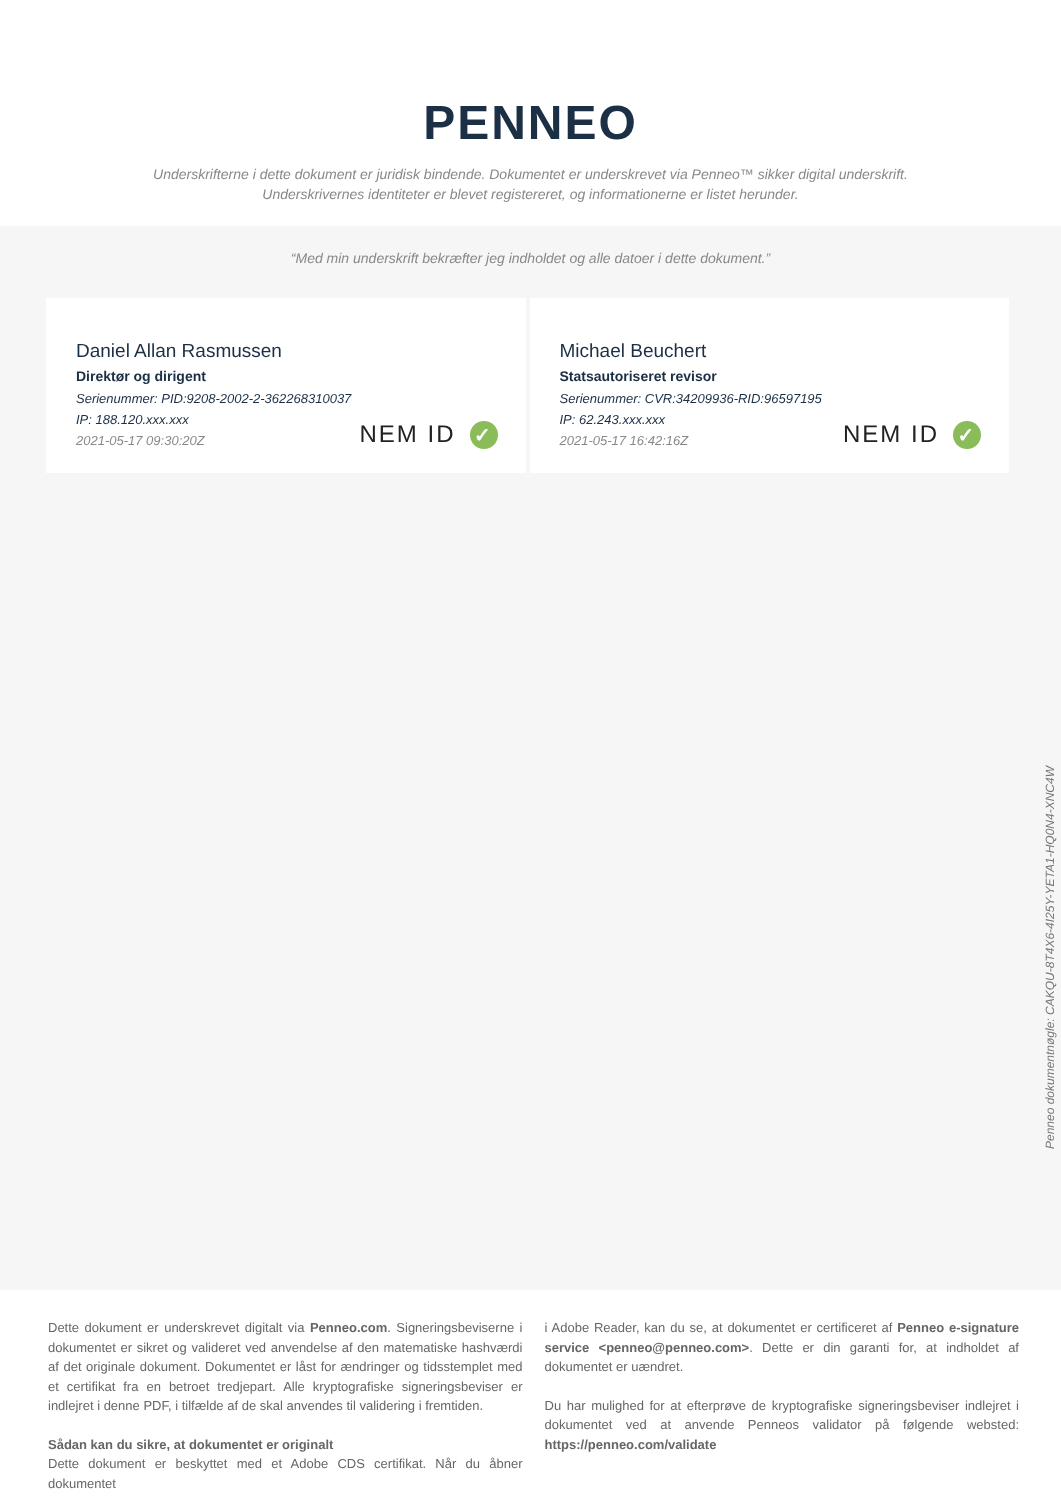PENNEO
Underskrifterne i dette dokument er juridisk bindende. Dokumentet er underskrevet via Penneo™ sikker digital underskrift.
Underskrivernes identiteter er blevet registereret, og informationerne er listet herunder.
“Med min underskrift bekræfter jeg indholdet og alle datoer i dette dokument.”
Daniel Allan Rasmussen
Direktør og dirigent
Serienummer: PID:9208-2002-2-362268310037
IP: 188.120.xxx.xxx
2021-05-17 09:30:20Z
NEM ID ✓
Michael Beuchert
Statsautoriseret revisor
Serienummer: CVR:34209936-RID:96597195
IP: 62.243.xxx.xxx
2021-05-17 16:42:16Z
NEM ID ✓
Penneo dokumentnøgle: CAKQU-8T4X6-4I25Y-YETA1-HQ0N4-XNC4W
Dette dokument er underskrevet digitalt via Penneo.com. Signeringsbeviserne i dokumentet er sikret og valideret ved anvendelse af den matematiske hashværdi af det originale dokument. Dokumentet er låst for ændringer og tidsstemplet med et certifikat fra en betroet tredjepart. Alle kryptografiske signeringsbeviser er indlejret i denne PDF, i tilfælde af de skal anvendes til validering i fremtiden.
Sådan kan du sikre, at dokumentet er originalt
Dette dokument er beskyttet med et Adobe CDS certifikat. Når du åbner dokumentet
i Adobe Reader, kan du se, at dokumentet er certificeret af Penneo e-signature service <penneo@penneo.com>. Dette er din garanti for, at indholdet af dokumentet er uændret.
Du har mulighed for at efterprøve de kryptografiske signeringsbeviser indlejret i dokumentet ved at anvende Penneos validator på følgende websted: https://penneo.com/validate